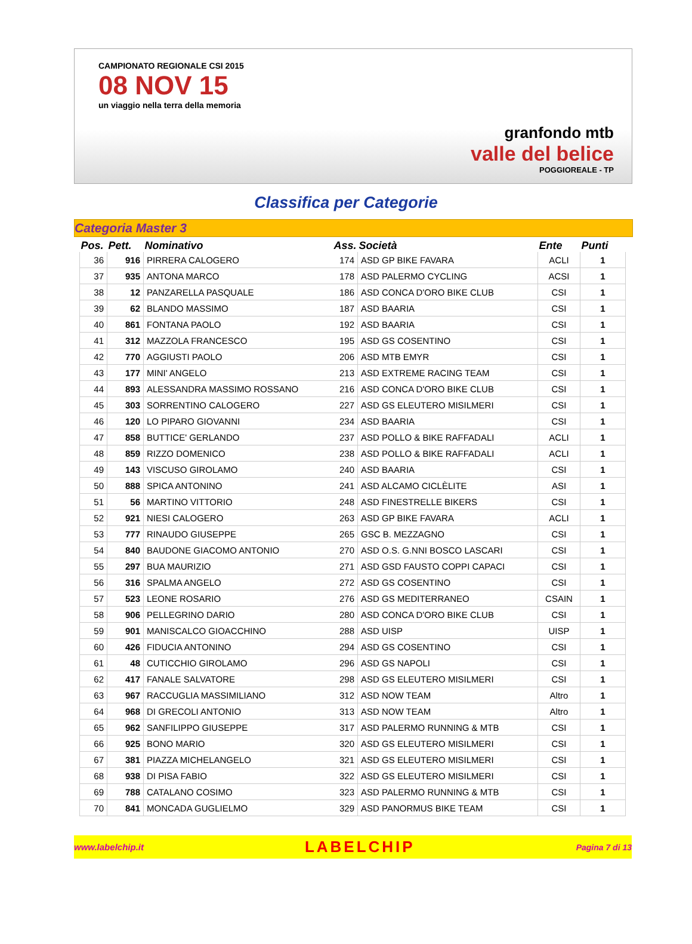CAMPIONATO REGIONALE CSI 2015
08 NOV 15
un viaggio nella terra della memoria
granfondo mtb
valle del belice
POGGIOREALE - TP
Classifica per Categorie
Categoria Master 3
| Pos. | Pett. | Nominativo | Ass. | Società | Ente | Punti |
| --- | --- | --- | --- | --- | --- | --- |
| 36 | 916 | PIRRERA CALOGERO | 174 | ASD GP BIKE FAVARA | ACLI | 1 |
| 37 | 935 | ANTONA MARCO | 178 | ASD PALERMO CYCLING | ACSI | 1 |
| 38 | 12 | PANZARELLA PASQUALE | 186 | ASD CONCA D'ORO BIKE CLUB | CSI | 1 |
| 39 | 62 | BLANDO MASSIMO | 187 | ASD BAARIA | CSI | 1 |
| 40 | 861 | FONTANA PAOLO | 192 | ASD BAARIA | CSI | 1 |
| 41 | 312 | MAZZOLA FRANCESCO | 195 | ASD GS COSENTINO | CSI | 1 |
| 42 | 770 | AGGIUSTI PAOLO | 206 | ASD MTB EMYR | CSI | 1 |
| 43 | 177 | MINI' ANGELO | 213 | ASD EXTREME RACING TEAM | CSI | 1 |
| 44 | 893 | ALESSANDRA MASSIMO ROSSANO | 216 | ASD CONCA D'ORO BIKE CLUB | CSI | 1 |
| 45 | 303 | SORRENTINO CALOGERO | 227 | ASD GS ELEUTERO MISILMERI | CSI | 1 |
| 46 | 120 | LO PIPARO GIOVANNI | 234 | ASD BAARIA | CSI | 1 |
| 47 | 858 | BUTTICE' GERLANDO | 237 | ASD POLLO & BIKE RAFFADALI | ACLI | 1 |
| 48 | 859 | RIZZO DOMENICO | 238 | ASD POLLO & BIKE RAFFADALI | ACLI | 1 |
| 49 | 143 | VISCUSO GIROLAMO | 240 | ASD BAARIA | CSI | 1 |
| 50 | 888 | SPICA ANTONINO | 241 | ASD ALCAMO CICLÈLITE | ASI | 1 |
| 51 | 56 | MARTINO VITTORIO | 248 | ASD FINESTRELLE BIKERS | CSI | 1 |
| 52 | 921 | NIESI CALOGERO | 263 | ASD GP BIKE FAVARA | ACLI | 1 |
| 53 | 777 | RINAUDO GIUSEPPE | 265 | GSC B. MEZZAGNO | CSI | 1 |
| 54 | 840 | BAUDONE GIACOMO ANTONIO | 270 | ASD O.S. G.NNI BOSCO LASCARI | CSI | 1 |
| 55 | 297 | BUA MAURIZIO | 271 | ASD GSD FAUSTO COPPI CAPACI | CSI | 1 |
| 56 | 316 | SPALMA ANGELO | 272 | ASD GS COSENTINO | CSI | 1 |
| 57 | 523 | LEONE ROSARIO | 276 | ASD GS MEDITERRANEO | CSAIN | 1 |
| 58 | 906 | PELLEGRINO DARIO | 280 | ASD CONCA D'ORO BIKE CLUB | CSI | 1 |
| 59 | 901 | MANISCALCO GIOACCHINO | 288 | ASD UISP | UISP | 1 |
| 60 | 426 | FIDUCIA ANTONINO | 294 | ASD GS COSENTINO | CSI | 1 |
| 61 | 48 | CUTICCHIO GIROLAMO | 296 | ASD GS NAPOLI | CSI | 1 |
| 62 | 417 | FANALE SALVATORE | 298 | ASD GS ELEUTERO MISILMERI | CSI | 1 |
| 63 | 967 | RACCUGLIA MASSIMILIANO | 312 | ASD NOW TEAM | Altro | 1 |
| 64 | 968 | DI GRECOLI ANTONIO | 313 | ASD NOW TEAM | Altro | 1 |
| 65 | 962 | SANFILIPPO GIUSEPPE | 317 | ASD PALERMO RUNNING & MTB | CSI | 1 |
| 66 | 925 | BONO MARIO | 320 | ASD GS ELEUTERO MISILMERI | CSI | 1 |
| 67 | 381 | PIAZZA MICHELANGELO | 321 | ASD GS ELEUTERO MISILMERI | CSI | 1 |
| 68 | 938 | DI PISA FABIO | 322 | ASD GS ELEUTERO MISILMERI | CSI | 1 |
| 69 | 788 | CATALANO COSIMO | 323 | ASD PALERMO RUNNING & MTB | CSI | 1 |
| 70 | 841 | MONCADA GUGLIELMO | 329 | ASD PANORMUS BIKE TEAM | CSI | 1 |
www.labelchip.it LABELCHIP Pagina 7 di 13